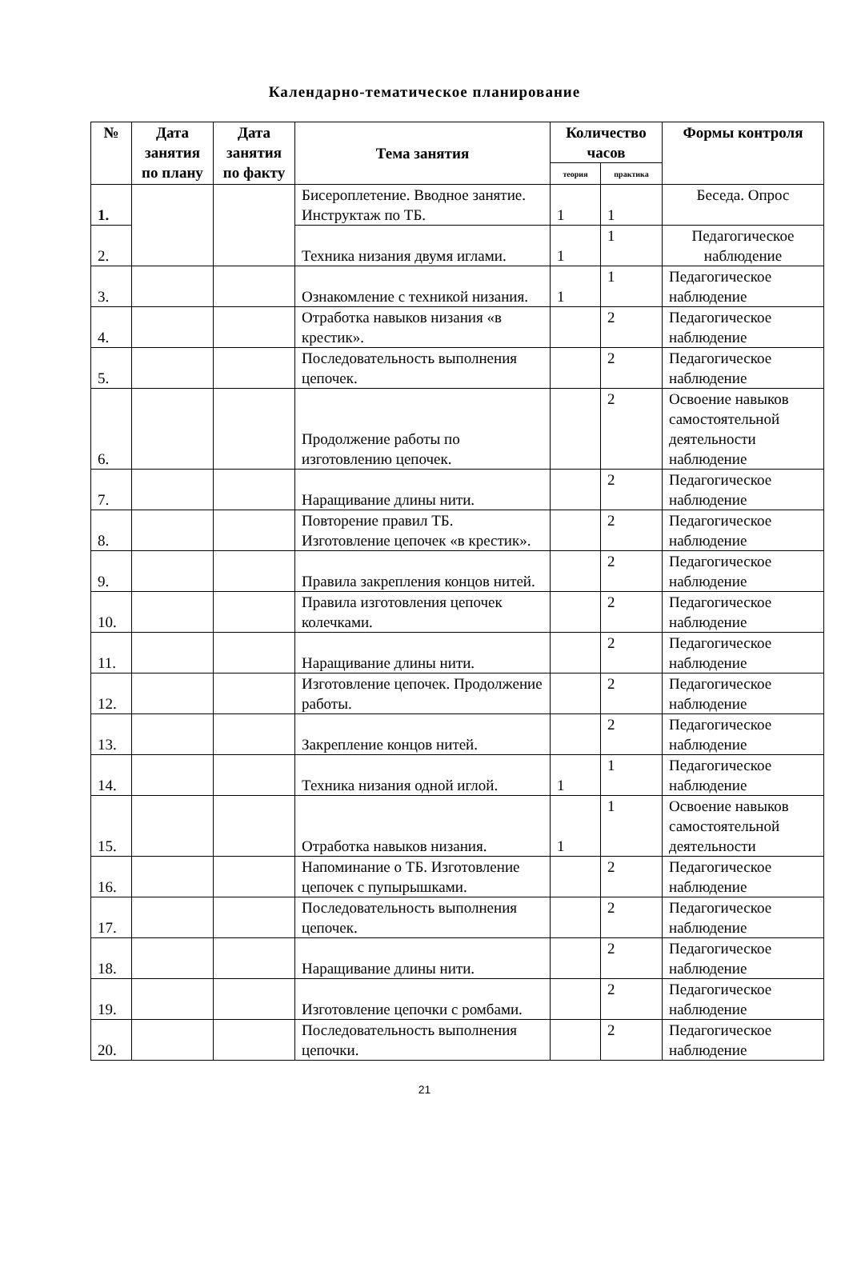Календарно-тематическое планирование
| № | Дата занятия по плану | Дата занятия по факту | Тема занятия | Количество часов | | Формы контроля |
| --- | --- | --- | --- | --- | --- | --- |
| | | | | теория | практика | |
| 1. | | | Бисероплетение. Вводное занятие. Инструктаж по ТБ. | 1 | 1 | Беседа. Опрос |
| 2. | | | Техника низания двумя иглами. | 1 | 1 | Педагогическое наблюдение |
| 3. | | | Ознакомление с техникой низания. | 1 | 1 | Педагогическое наблюдение |
| 4. | | | Отработка навыков низания «в крестик». | | 2 | Педагогическое наблюдение |
| 5. | | | Последовательность выполнения цепочек. | | 2 | Педагогическое наблюдение |
| 6. | | | Продолжение работы по изготовлению цепочек. | | 2 | Освоение навыков самостоятельной деятельности наблюдение |
| 7. | | | Наращивание длины нити. | | 2 | Педагогическое наблюдение |
| 8. | | | Повторение правил ТБ. Изготовление цепочек «в крестик». | | 2 | Педагогическое наблюдение |
| 9. | | | Правила закрепления концов нитей. | | 2 | Педагогическое наблюдение |
| 10. | | | Правила изготовления цепочек колечками. | | 2 | Педагогическое наблюдение |
| 11. | | | Наращивание длины нити. | | 2 | Педагогическое наблюдение |
| 12. | | | Изготовление цепочек. Продолжение работы. | | 2 | Педагогическое наблюдение |
| 13. | | | Закрепление концов нитей. | | 2 | Педагогическое наблюдение |
| 14. | | | Техника низания одной иглой. | 1 | 1 | Педагогическое наблюдение |
| 15. | | | Отработка навыков низания. | 1 | 1 | Освоение навыков самостоятельной деятельности |
| 16. | | | Напоминание о ТБ. Изготовление цепочек с пупырышками. | | 2 | Педагогическое наблюдение |
| 17. | | | Последовательность выполнения цепочек. | | 2 | Педагогическое наблюдение |
| 18. | | | Наращивание длины нити. | | 2 | Педагогическое наблюдение |
| 19. | | | Изготовление цепочки с ромбами. | | 2 | Педагогическое наблюдение |
| 20. | | | Последовательность выполнения цепочки. | | 2 | Педагогическое наблюдение |
21